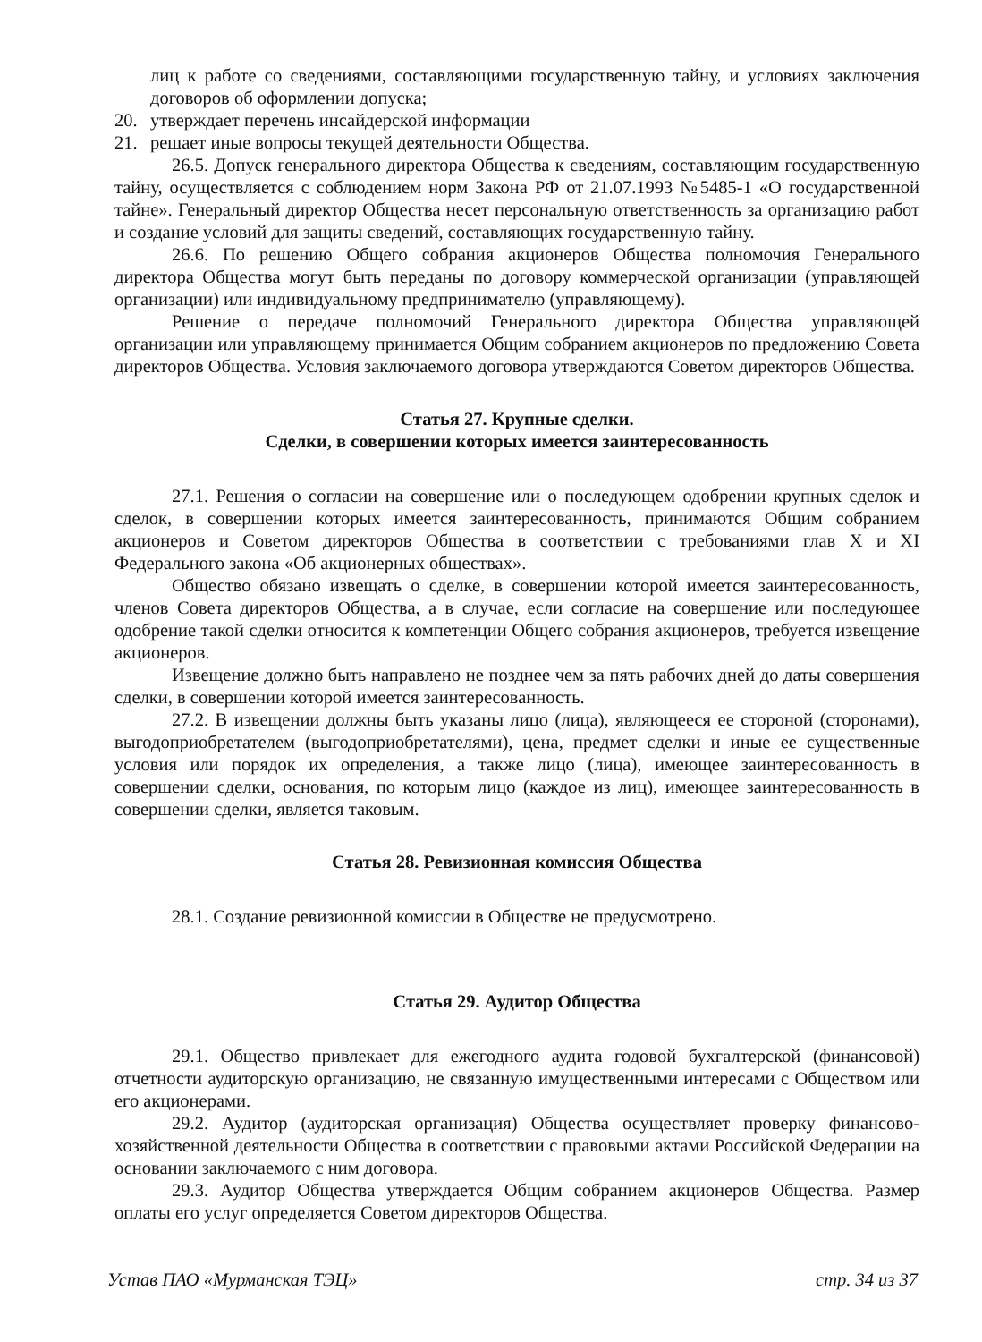лиц к работе со сведениями, составляющими государственную тайну, и условиях заключения договоров об оформлении допуска;
20. утверждает перечень инсайдерской информации
21. решает иные вопросы текущей деятельности Общества.
26.5. Допуск генерального директора Общества к сведениям, составляющим государственную тайну, осуществляется с соблюдением норм Закона РФ от 21.07.1993 №5485-1 «О государственной тайне». Генеральный директор Общества несет персональную ответственность за организацию работ и создание условий для защиты сведений, составляющих государственную тайну.
26.6. По решению Общего собрания акционеров Общества полномочия Генерального директора Общества могут быть переданы по договору коммерческой организации (управляющей организации) или индивидуальному предпринимателю (управляющему).
Решение о передаче полномочий Генерального директора Общества управляющей организации или управляющему принимается Общим собранием акционеров по предложению Совета директоров Общества. Условия заключаемого договора утверждаются Советом директоров Общества.
Статья 27. Крупные сделки.
Сделки, в совершении которых имеется заинтересованность
27.1. Решения о согласии на совершение или о последующем одобрении крупных сделок и сделок, в совершении которых имеется заинтересованность, принимаются Общим собранием акционеров и Советом директоров Общества в соответствии с требованиями глав X и XI Федерального закона «Об акционерных обществах».
Общество обязано извещать о сделке, в совершении которой имеется заинтересованность, членов Совета директоров Общества, а в случае, если согласие на совершение или последующее одобрение такой сделки относится к компетенции Общего собрания акционеров, требуется извещение акционеров.
Извещение должно быть направлено не позднее чем за пять рабочих дней до даты совершения сделки, в совершении которой имеется заинтересованность.
27.2. В извещении должны быть указаны лицо (лица), являющееся ее стороной (сторонами), выгодоприобретателем (выгодоприобретателями), цена, предмет сделки и иные ее существенные условия или порядок их определения, а также лицо (лица), имеющее заинтересованность в совершении сделки, основания, по которым лицо (каждое из лиц), имеющее заинтересованность в совершении сделки, является таковым.
Статья 28. Ревизионная комиссия Общества
28.1. Создание ревизионной комиссии в Обществе не предусмотрено.
Статья 29. Аудитор Общества
29.1. Общество привлекает для ежегодного аудита годовой бухгалтерской (финансовой) отчетности аудиторскую организацию, не связанную имущественными интересами с Обществом или его акционерами.
29.2. Аудитор (аудиторская организация) Общества осуществляет проверку финансово-хозяйственной деятельности Общества в соответствии с правовыми актами Российской Федерации на основании заключаемого с ним договора.
29.3. Аудитор Общества утверждается Общим собранием акционеров Общества. Размер оплаты его услуг определяется Советом директоров Общества.
Устав ПАО «Мурманская ТЭЦ» стр. 34 из 37